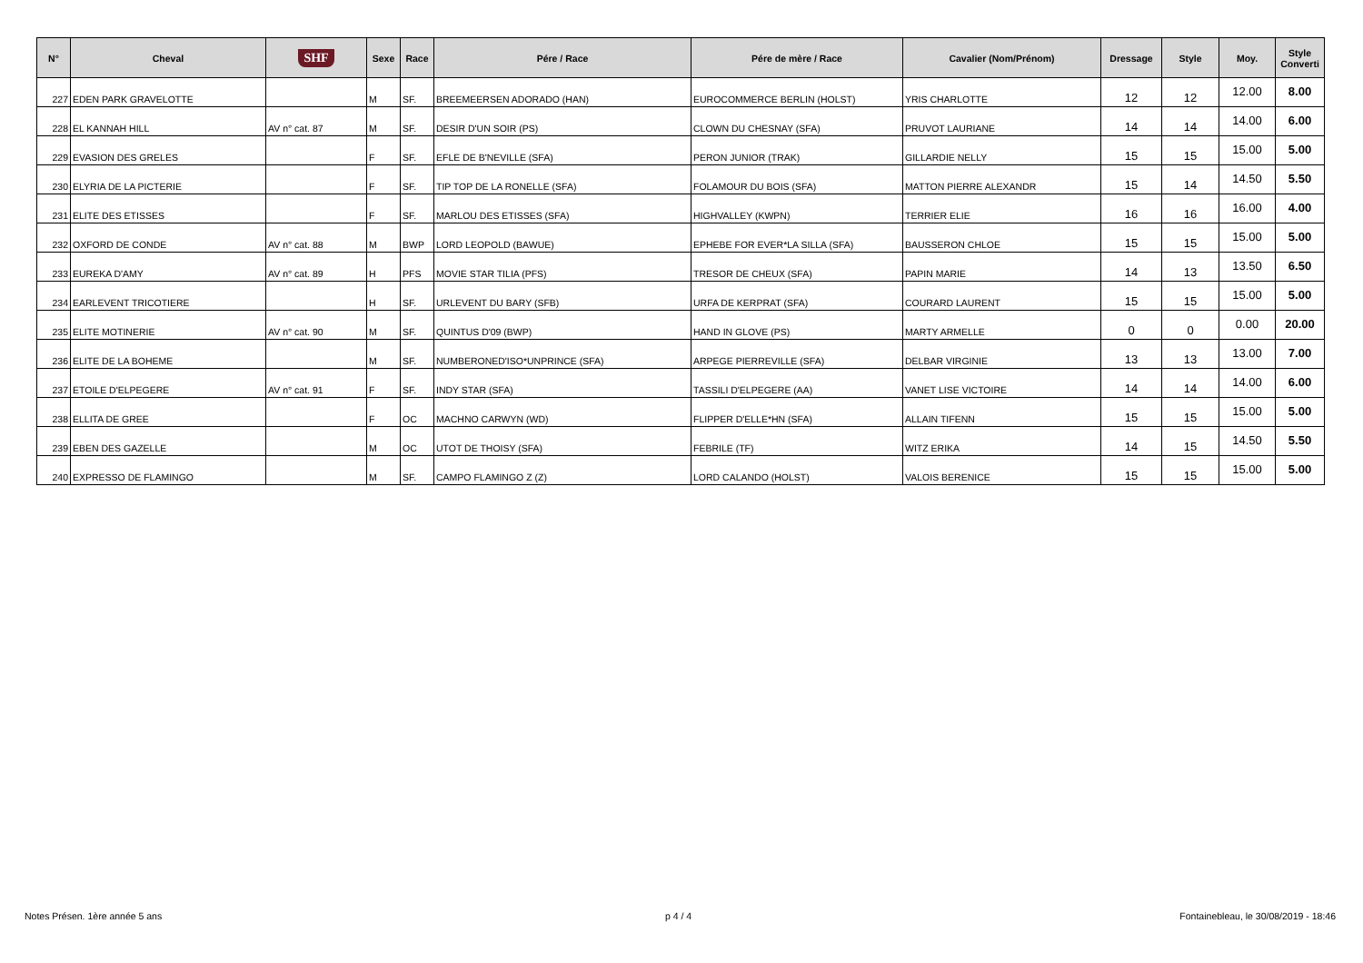| N° | Cheval | SHF | Sexe | Race | Pére / Race | Pére de mère / Race | Cavalier (Nom/Prénom) | Dressage | Style | Moy. | Style Converti |
| --- | --- | --- | --- | --- | --- | --- | --- | --- | --- | --- | --- |
| 227 | EDEN PARK GRAVELOTTE | | M | SF. | BREEMEERSEN ADORADO (HAN) | EUROCOMMERCE BERLIN (HOLST) | YRIS CHARLOTTE | 12 | 12 | 12.00 | 8.00 |
| 228 | EL KANNAH HILL | AV n° cat. 87 | M | SF. | DESIR D'UN SOIR (PS) | CLOWN DU CHESNAY (SFA) | PRUVOT LAURIANE | 14 | 14 | 14.00 | 6.00 |
| 229 | EVASION DES GRELES | | F | SF. | EFLE DE B'NEVILLE (SFA) | PERON JUNIOR (TRAK) | GILLARDIE NELLY | 15 | 15 | 15.00 | 5.00 |
| 230 | ELYRIA DE LA PICTERIE | | F | SF. | TIP TOP DE LA RONELLE (SFA) | FOLAMOUR DU BOIS (SFA) | MATTON PIERRE ALEXANDR | 15 | 14 | 14.50 | 5.50 |
| 231 | ELITE DES ETISSES | | F | SF. | MARLOU DES ETISSES (SFA) | HIGHVALLEY (KWPN) | TERRIER ELIE | 16 | 16 | 16.00 | 4.00 |
| 232 | OXFORD DE CONDE | AV n° cat. 88 | M | BWP | LORD LEOPOLD (BAWUE) | EPHEBE FOR EVER*LA SILLA (SFA) | BAUSSERON CHLOE | 15 | 15 | 15.00 | 5.00 |
| 233 | EUREKA D'AMY | AV n° cat. 89 | H | PFS | MOVIE STAR TILIA (PFS) | TRESOR DE CHEUX (SFA) | PAPIN MARIE | 14 | 13 | 13.50 | 6.50 |
| 234 | EARLEVENT TRICOTIERE | | H | SF. | URLEVENT DU BARY (SFB) | URFA DE KERPRAT (SFA) | COURARD LAURENT | 15 | 15 | 15.00 | 5.00 |
| 235 | ELITE MOTINERIE | AV n° cat. 90 | M | SF. | QUINTUS D'09 (BWP) | HAND IN GLOVE (PS) | MARTY ARMELLE | 0 | 0 | 0.00 | 20.00 |
| 236 | ELITE DE LA BOHEME | | M | SF. | NUMBERONED'ISO*UNPRINCE (SFA) | ARPEGE PIERREVILLE (SFA) | DELBAR VIRGINIE | 13 | 13 | 13.00 | 7.00 |
| 237 | ETOILE D'ELPEGERE | AV n° cat. 91 | F | SF. | INDY STAR (SFA) | TASSILI D'ELPEGERE (AA) | VANET LISE VICTOIRE | 14 | 14 | 14.00 | 6.00 |
| 238 | ELLITA DE GREE | | F | OC | MACHNO CARWYN (WD) | FLIPPER D'ELLE*HN (SFA) | ALLAIN TIFENN | 15 | 15 | 15.00 | 5.00 |
| 239 | EBEN DES GAZELLE | | M | OC | UTOT DE THOISY (SFA) | FEBRILE (TF) | WITZ ERIKA | 14 | 15 | 14.50 | 5.50 |
| 240 | EXPRESSO DE FLAMINGO | | M | SF. | CAMPO FLAMINGO Z (Z) | LORD CALANDO (HOLST) | VALOIS BERENICE | 15 | 15 | 15.00 | 5.00 |
Notes Présen. 1ère année 5 ans p 4 / 4
Fontainebleau, le 30/08/2019 - 18:46